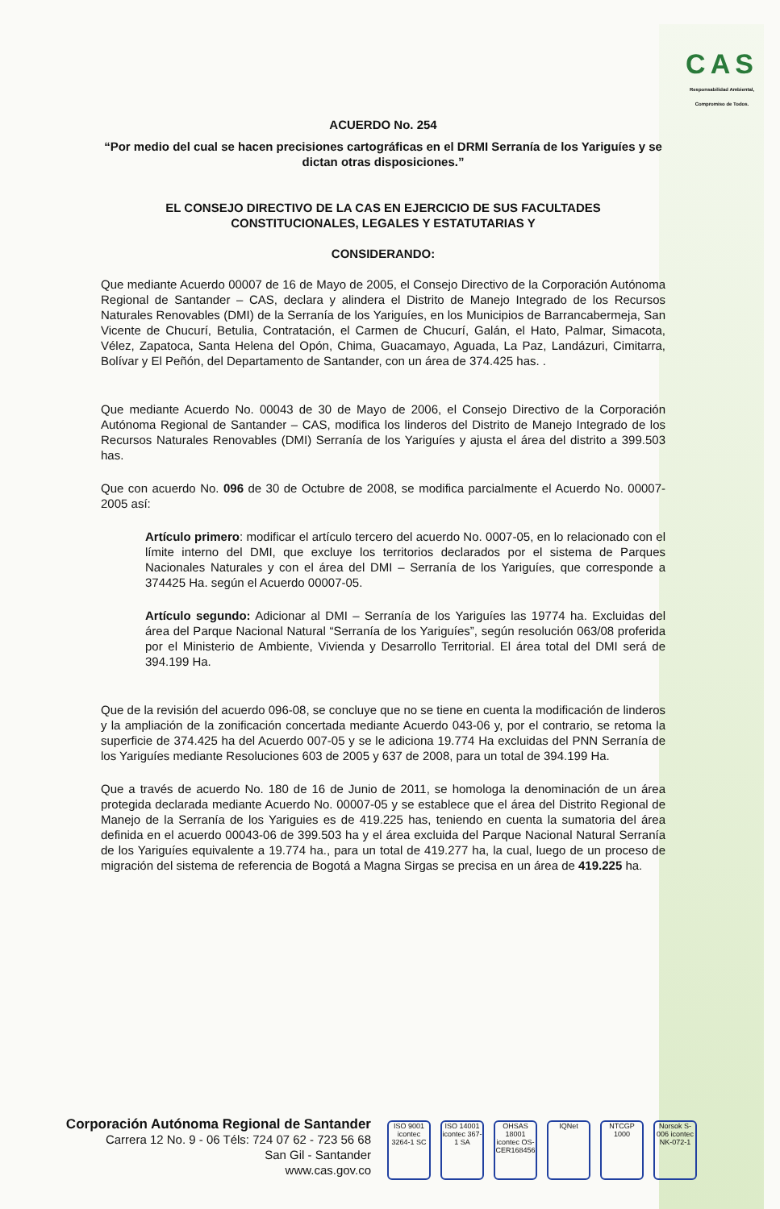CAS
Responsabilidad Ambiental, Compromiso de Todos.
ACUERDO No. 254
“Por medio del cual se hacen precisiones cartográficas en el DRMI Serranía de los Yariguíes y se dictan otras disposiciones.”
EL CONSEJO DIRECTIVO DE LA CAS EN EJERCICIO DE SUS FACULTADES CONSTITUCIONALES, LEGALES Y ESTATUTARIAS Y
CONSIDERANDO:
Que mediante Acuerdo 00007 de 16 de Mayo de 2005, el Consejo Directivo de la Corporación Autónoma Regional de Santander – CAS, declara y alindera el Distrito de Manejo Integrado de los Recursos Naturales Renovables (DMI) de la Serranía de los Yariguíes, en los Municipios de Barrancabermeja, San Vicente de Chucurí, Betulia, Contratación, el Carmen de Chucurí, Galán, el Hato, Palmar, Simacota, Vélez, Zapatoca, Santa Helena del Opón, Chima, Guacamayo, Aguada, La Paz, Landázuri, Cimitarra, Bolívar y El Peñón, del Departamento de Santander, con un área de 374.425 has. .
Que mediante Acuerdo No. 00043 de 30 de Mayo de 2006, el Consejo Directivo de la Corporación Autónoma Regional de Santander – CAS, modifica los linderos del Distrito de Manejo Integrado de los Recursos Naturales Renovables (DMI) Serranía de los Yariguíes y ajusta el área del distrito a 399.503 has.
Que con acuerdo No. 096 de 30 de Octubre de 2008, se modifica parcialmente el Acuerdo No. 00007-2005 así:
Artículo primero: modificar el artículo tercero del acuerdo No. 0007-05, en lo relacionado con el límite interno del DMI, que excluye los territorios declarados por el sistema de Parques Nacionales Naturales y con el área del DMI – Serranía de los Yariguíes, que corresponde a 374425 Ha. según el Acuerdo 00007-05.
Artículo segundo: Adicionar al DMI – Serranía de los Yariguíes las 19774 ha. Excluidas del área del Parque Nacional Natural “Serranía de los Yariguíes”, según resolución 063/08 proferida por el Ministerio de Ambiente, Vivienda y Desarrollo Territorial. El área total del DMI será de 394.199 Ha.
Que de la revisión del acuerdo 096-08, se concluye que no se tiene en cuenta la modificación de linderos y la ampliación de la zonificación concertada mediante Acuerdo 043-06 y, por el contrario, se retoma la superficie de 374.425 ha del Acuerdo 007-05 y se le adiciona 19.774 Ha excluidas del PNN Serranía de los Yariguíes mediante Resoluciones 603 de 2005 y 637 de 2008, para un total de 394.199 Ha.
Que a través de acuerdo No. 180 de 16 de Junio de 2011, se homologa la denominación de un área protegida declarada mediante Acuerdo No. 00007-05 y se establece que el área del Distrito Regional de Manejo de la Serranía de los Yariguies es de 419.225 has, teniendo en cuenta la sumatoria del área definida en el acuerdo 00043-06 de 399.503 ha y el área excluida del Parque Nacional Natural Serranía de los Yariguíes equivalente a 19.774 ha., para un total de 419.277 ha, la cual, luego de un proceso de migración del sistema de referencia de Bogotá a Magna Sirgas se precisa en un área de 419.225 ha.
Corporación Autónoma Regional de Santander
Carrera 12 No. 9 - 06 Téls: 724 07 62 - 723 56 68
San Gil - Santander
www.cas.gov.co
ISO 9001 icontec 3264-1 SC
ISO 14001 icontec 367-1 SA
OHSAS 18001 icontec OS-CER168456
IQNet NTCGP 1000
Norsok S-006 icontec NK-072-1